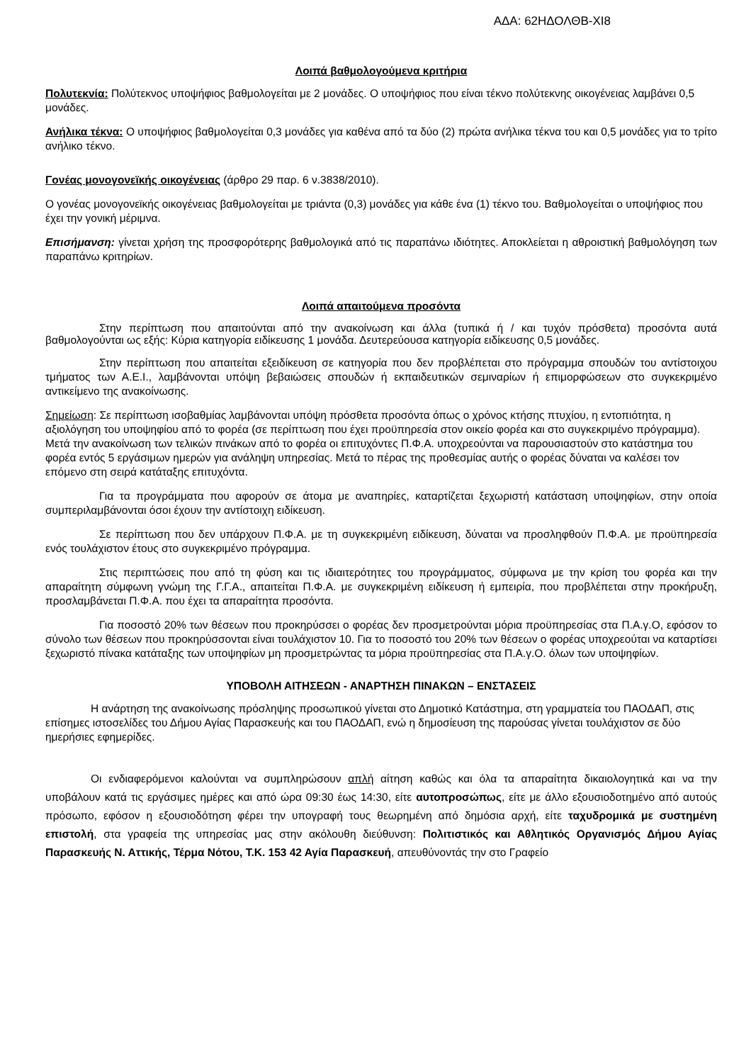ΑΔΑ: 62ΗΔΟΛΘΒ-ΧΙ8
Λοιπά βαθμολογούμενα κριτήρια
Πολυτεκνία: Πολύτεκνος υποψήφιος βαθμολογείται με 2 μονάδες. Ο υποψήφιος που είναι τέκνο πολύτεκνης οικογένειας λαμβάνει 0,5 μονάδες.
Ανήλικα τέκνα: Ο υποψήφιος βαθμολογείται 0,3 μονάδες για καθένα από τα δύο (2) πρώτα ανήλικα τέκνα του και 0,5 μονάδες για το τρίτο ανήλικο τέκνο.
Γονέας μονογονεϊκής οικογένειας (άρθρο 29 παρ. 6 ν.3838/2010).
Ο γονέας μονογονεϊκής οικογένειας βαθμολογείται με τριάντα (0,3) μονάδες για κάθε ένα (1) τέκνο του. Βαθμολογείται ο υποψήφιος που έχει την γονική μέριμνα.
Επισήμανση: γίνεται χρήση της προσφορότερης βαθμολογικά από τις παραπάνω ιδιότητες. Αποκλείεται η αθροιστική βαθμολόγηση των παραπάνω κριτηρίων.
Λοιπά απαιτούμενα προσόντα
Στην περίπτωση που απαιτούνται από την ανακοίνωση και άλλα (τυπικά ή / και τυχόν πρόσθετα) προσόντα αυτά βαθμολογούνται ως εξής: Κύρια κατηγορία ειδίκευσης 1 μονάδα. Δευτερεύουσα κατηγορία ειδίκευσης 0,5 μονάδες.
Στην περίπτωση που απαιτείται εξειδίκευση σε κατηγορία που δεν προβλέπεται στο πρόγραμμα σπουδών του αντίστοιχου τμήματος των Α.Ε.Ι., λαμβάνονται υπόψη βεβαιώσεις σπουδών ή εκπαιδευτικών σεμιναρίων ή επιμορφώσεων στο συγκεκριμένο αντικείμενο της ανακοίνωσης.
Σημείωση: Σε περίπτωση ισοβαθμίας λαμβάνονται υπόψη πρόσθετα προσόντα όπως ο χρόνος κτήσης πτυχίου, η εντοπιότητα, η αξιολόγηση του υποψηφίου από το φορέα (σε περίπτωση που έχει προϋπηρεσία στον οικείο φορέα και στο συγκεκριμένο πρόγραμμα). Μετά την ανακοίνωση των τελικών πινάκων από το φορέα οι επιτυχόντες Π.Φ.Α. υποχρεούνται να παρουσιαστούν στο κατάστημα του φορέα εντός 5 εργάσιμων ημερών για ανάληψη υπηρεσίας. Μετά το πέρας της προθεσμίας αυτής ο φορέας δύναται να καλέσει τον επόμενο στη σειρά κατάταξης επιτυχόντα.
Για τα προγράμματα που αφορούν σε άτομα με αναπηρίες, καταρτίζεται ξεχωριστή κατάσταση υποψηφίων, στην οποία συμπεριλαμβάνονται όσοι έχουν την αντίστοιχη ειδίκευση.
Σε περίπτωση που δεν υπάρχουν Π.Φ.Α. με τη συγκεκριμένη ειδίκευση, δύναται να προσληφθούν Π.Φ.Α. με προϋπηρεσία ενός τουλάχιστον έτους στο συγκεκριμένο πρόγραμμα.
Στις περιπτώσεις που από τη φύση και τις ιδιαιτερότητες του προγράμματος, σύμφωνα με την κρίση του φορέα και την απαραίτητη σύμφωνη γνώμη της Γ.Γ.Α., απαιτείται Π.Φ.Α. με συγκεκριμένη ειδίκευση ή εμπειρία, που προβλέπεται στην προκήρυξη, προσλαμβάνεται Π.Φ.Α. που έχει τα απαραίτητα προσόντα.
Για ποσοστό 20% των θέσεων που προκηρύσσει ο φορέας δεν προσμετρούνται μόρια προϋπηρεσίας στα Π.Α.γ.Ο, εφόσον το σύνολο των θέσεων που προκηρύσσονται είναι τουλάχιστον 10. Για το ποσοστό του 20% των θέσεων ο φορέας υποχρεούται να καταρτίσει ξεχωριστό πίνακα κατάταξης των υποψηφίων μη προσμετρώντας τα μόρια προϋπηρεσίας στα Π.Α.γ.Ο. όλων των υποψηφίων.
ΥΠΟΒΟΛΗ ΑΙΤΗΣΕΩΝ - ΑΝΑΡΤΗΣΗ ΠΙΝΑΚΩΝ – ΕΝΣΤΑΣΕΙΣ
Η ανάρτηση της ανακοίνωσης πρόσληψης προσωπικού γίνεται στο Δημοτικό Κατάστημα, στη γραμματεία του ΠΑΟΔΑΠ, στις επίσημες ιστοσελίδες του Δήμου Αγίας Παρασκευής και του ΠΑΟΔΑΠ, ενώ η δημοσίευση της παρούσας γίνεται τουλάχιστον σε δύο ημερήσιες εφημερίδες.
Οι ενδιαφερόμενοι καλούνται να συμπληρώσουν απλή αίτηση καθώς και όλα τα απαραίτητα δικαιολογητικά και να την υποβάλουν κατά τις εργάσιμες ημέρες και από ώρα 09:30 έως 14:30, είτε αυτοπροσώπως, είτε με άλλο εξουσιοδοτημένο από αυτούς πρόσωπο, εφόσον η εξουσιοδότηση φέρει την υπογραφή τους θεωρημένη από δημόσια αρχή, είτε ταχυδρομικά με συστημένη επιστολή, στα γραφεία της υπηρεσίας μας στην ακόλουθη διεύθυνση: Πολιτιστικός και Αθλητικός Οργανισμός Δήμου Αγίας Παρασκευής Ν. Αττικής, Τέρμα Νότου, Τ.Κ. 153 42 Αγία Παρασκευή, απευθύνοντάς την στο Γραφείο